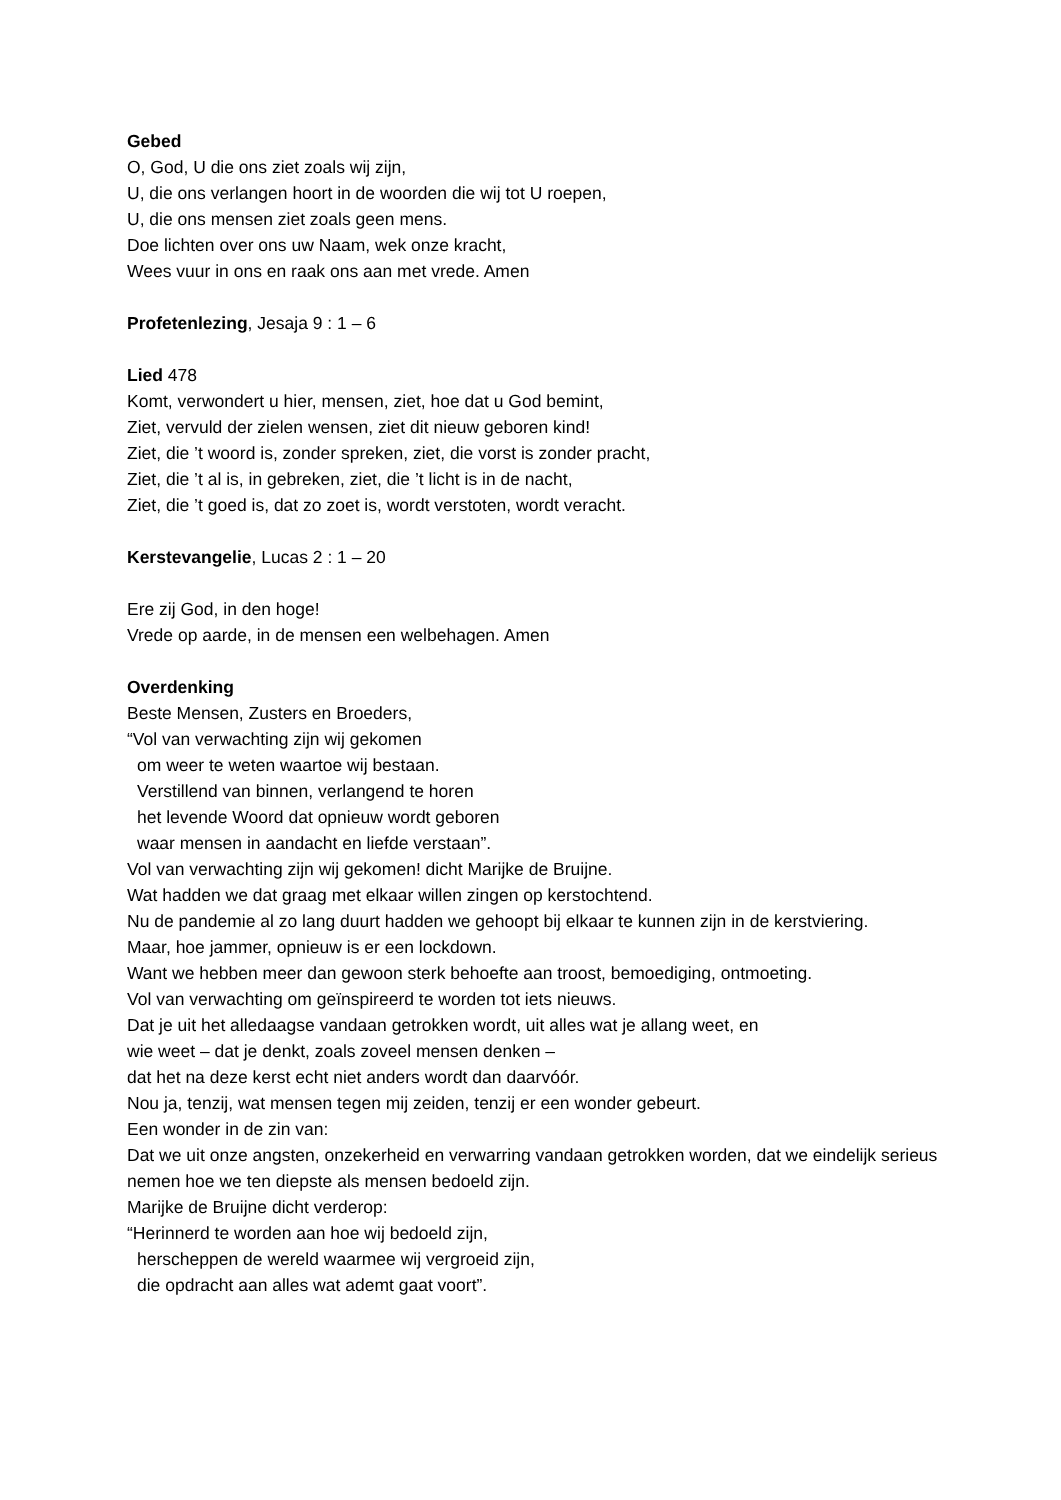Gebed
O, God, U die ons ziet zoals wij zijn,
U, die ons verlangen hoort in de woorden die wij tot U roepen,
U, die ons mensen ziet zoals geen mens.
Doe lichten over ons uw Naam, wek onze kracht,
Wees vuur in ons en raak ons aan met vrede. Amen
Profetenlezing, Jesaja 9 : 1 – 6
Lied 478
Komt, verwondert u hier, mensen, ziet, hoe dat u God bemint,
Ziet, vervuld der zielen wensen, ziet dit nieuw geboren kind!
Ziet, die ’t woord is, zonder spreken, ziet, die vorst is zonder pracht,
Ziet, die ’t al is, in gebreken, ziet, die ’t licht is in de nacht,
Ziet, die ’t goed is, dat zo zoet is, wordt verstoten, wordt veracht.
Kerstevangelie, Lucas 2 : 1 – 20
Ere zij God, in den hoge!
Vrede op aarde, in de mensen een welbehagen. Amen
Overdenking
Beste Mensen, Zusters en Broeders,
“Vol van verwachting zijn wij gekomen
om weer te weten waartoe wij bestaan.
Verstillend van binnen, verlangend te horen
het levende Woord dat opnieuw wordt geboren
waar mensen in aandacht en liefde verstaan”.
Vol van verwachting zijn wij gekomen! dicht Marijke de Bruijne.
Wat hadden we dat graag met elkaar willen zingen op kerstochtend.
Nu de pandemie al zo lang duurt hadden we gehoopt bij elkaar te kunnen zijn in de kerstviering.
Maar, hoe jammer, opnieuw is er een lockdown.
Want we hebben meer dan gewoon sterk behoefte aan troost, bemoediging, ontmoeting.
Vol van verwachting om geïnspireerd te worden tot iets nieuws.
Dat je uit het alledaagse vandaan getrokken wordt, uit alles wat je allang weet, en
wie weet – dat je denkt, zoals zoveel mensen denken –
dat het na deze kerst echt niet anders wordt dan daarvóór.
Nou ja, tenzij, wat mensen tegen mij zeiden, tenzij er een wonder gebeurt.
Een wonder in de zin van:
Dat we uit onze angsten, onzekerheid en verwarring vandaan getrokken worden, dat we eindelijk serieus nemen hoe we ten diepste als mensen bedoeld zijn.
Marijke de Bruijne dicht verderop:
“Herinnerd te worden aan hoe wij bedoeld zijn,
herscheppen de wereld waarmee wij vergroeid zijn,
die opdracht aan alles wat ademt gaat voort”.